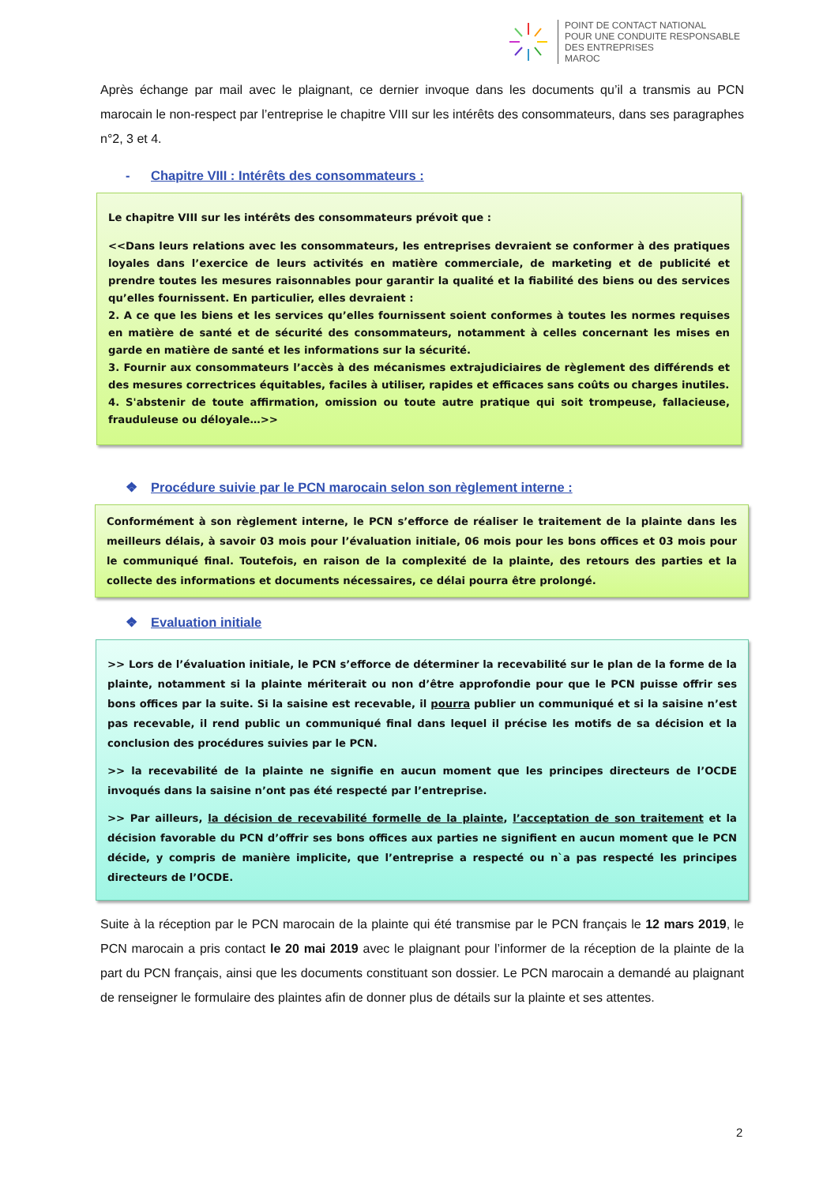POINT DE CONTACT NATIONAL
POUR UNE CONDUITE RESPONSABLE
DES ENTREPRISES
MAROC
Après échange par mail avec le plaignant, ce dernier invoque dans les documents qu’il a transmis au PCN marocain le non-respect par l’entreprise le chapitre VIII sur les intérêts des consommateurs, dans ses paragraphes n°2, 3 et 4.
- Chapitre VIII : Intérêts des consommateurs :
Le chapitre VIII sur les intérêts des consommateurs prévoit que :
<<Dans leurs relations avec les consommateurs, les entreprises devraient se conformer à des pratiques loyales dans l’exercice de leurs activités en matière commerciale, de marketing et de publicité et prendre toutes les mesures raisonnables pour garantir la qualité et la fiabilité des biens ou des services qu’elles fournissent. En particulier, elles devraient :
2. A ce que les biens et les services qu’elles fournissent soient conformes à toutes les normes requises en matière de santé et de sécurité des consommateurs, notamment à celles concernant les mises en garde en matière de santé et les informations sur la sécurité.
3. Fournir aux consommateurs l’accès à des mécanismes extrajudiciaires de règlement des différends et des mesures correctrices équitables, faciles à utiliser, rapides et efficaces sans coûts ou charges inutiles.
4. S'abstenir de toute affirmation, omission ou toute autre pratique qui soit trompeuse, fallacieuse, frauduleuse ou déloyale…>>
❖ Procédure suivie par le PCN marocain selon son règlement interne :
Conformément à son règlement interne, le PCN s’efforce de réaliser le traitement de la plainte dans les meilleurs délais, à savoir 03 mois pour l’évaluation initiale, 06 mois pour les bons offices et 03 mois pour le communiqué final. Toutefois, en raison de la complexité de la plainte, des retours des parties et la collecte des informations et documents nécessaires, ce délai pourra être prolongé.
❖ Evaluation initiale
>> Lors de l’évaluation initiale, le PCN s’efforce de déterminer la recevabilité sur le plan de la forme de la plainte, notamment si la plainte mériterait ou non d’être approfondie pour que le PCN puisse offrir ses bons offices par la suite. Si la saisine est recevable, il pourra publier un communiqué et si la saisine n’est pas recevable, il rend public un communiqué final dans lequel il précise les motifs de sa décision et la conclusion des procédures suivies par le PCN.
>> la recevabilité de la plainte ne signifie en aucun moment que les principes directeurs de l’OCDE invoqués dans la saisine n’ont pas été respecté par l’entreprise.
>> Par ailleurs, la décision de recevabilité formelle de la plainte, l’acceptation de son traitement et la décision favorable du PCN d’offrir ses bons offices aux parties ne signifient en aucun moment que le PCN décide, y compris de manière implicite, que l’entreprise a respecté ou n`a pas respecté les principes directeurs de l’OCDE.
Suite à la réception par le PCN marocain de la plainte qui été transmise par le PCN français le 12 mars 2019, le PCN marocain a pris contact le 20 mai 2019 avec le plaignant pour l’informer de la réception de la plainte de la part du PCN français, ainsi que les documents constituant son dossier. Le PCN marocain a demandé au plaignant de renseigner le formulaire des plaintes afin de donner plus de détails sur la plainte et ses attentes.
2